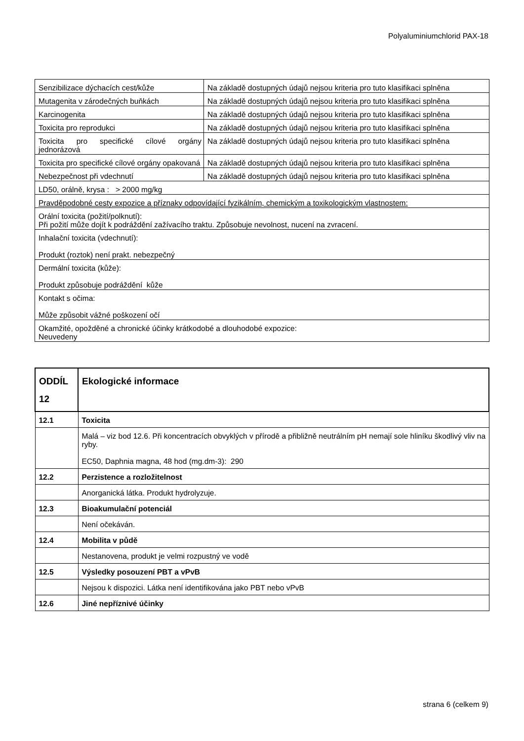Polyaluminiumchlorid PAX-18
| Senzibilizace dýchacích cest/kůže | Na základě dostupných údajů nejsou kriteria pro tuto klasifikaci splněna |
| Mutagenita v zárodečných buňkách | Na základě dostupných údajů nejsou kriteria pro tuto klasifikaci splněna |
| Karcinogenita | Na základě dostupných údajů nejsou kriteria pro tuto klasifikaci splněna |
| Toxicita pro reprodukci | Na základě dostupných údajů nejsou kriteria pro tuto klasifikaci splněna |
| Toxicita pro specifické cílové orgány jednorázová | Na základě dostupných údajů nejsou kriteria pro tuto klasifikaci splněna |
| Toxicita pro specifické cílové orgány opakovaná | Na základě dostupných údajů nejsou kriteria pro tuto klasifikaci splněna |
| Nebezpečnost při vdechnutí | Na základě dostupných údajů nejsou kriteria pro tuto klasifikaci splněna |
| LD50, orálně, krysa : > 2000 mg/kg | |
| Pravděpodobné cesty expozice a příznaky odpovídající fyzikálním, chemickým a toxikologickým vlastnostem: | |
| Orální toxicita (požití/polknutí): Při požití může dojít k podráždění zažívacího traktu. Způsobuje nevolnost, nucení na zvracení. | |
| Inhalační toxicita (vdechnutí): Produkt (roztok) není prakt. nebezpečný | |
| Dermální toxicita (kůže): Produkt způsobuje podráždění kůže | |
| Kontakt s očima: Může způsobit vážné poškození očí | |
| Okamžité, opožděné a chronické účinky krátkodobé a dlouhodobé expozice: Neuvedeny | |
| ODDÍL 12 | Ekologické informace |
| 12.1 | Toxicita |
| | Malá – viz bod 12.6. Při koncentracích obvyklých v přírodě a přibližně neutrálním pH nemají sole hliníku škodlivý vliv na ryby. EC50, Daphnia magna, 48 hod (mg.dm-3): 290 |
| 12.2 | Perzistence a rozložitelnost |
| | Anorganická látka. Produkt hydrolyzuje. |
| 12.3 | Bioakumulační potenciál |
| | Není očekáván. |
| 12.4 | Mobilita v půdě |
| | Nestanovena, produkt je velmi rozpustný ve vodě |
| 12.5 | Výsledky posouzení PBT a vPvB |
| | Nejsou k dispozici. Látka není identifikována jako PBT nebo vPvB |
| 12.6 | Jiné nepříznivé účinky |
strana 6 (celkem 9)